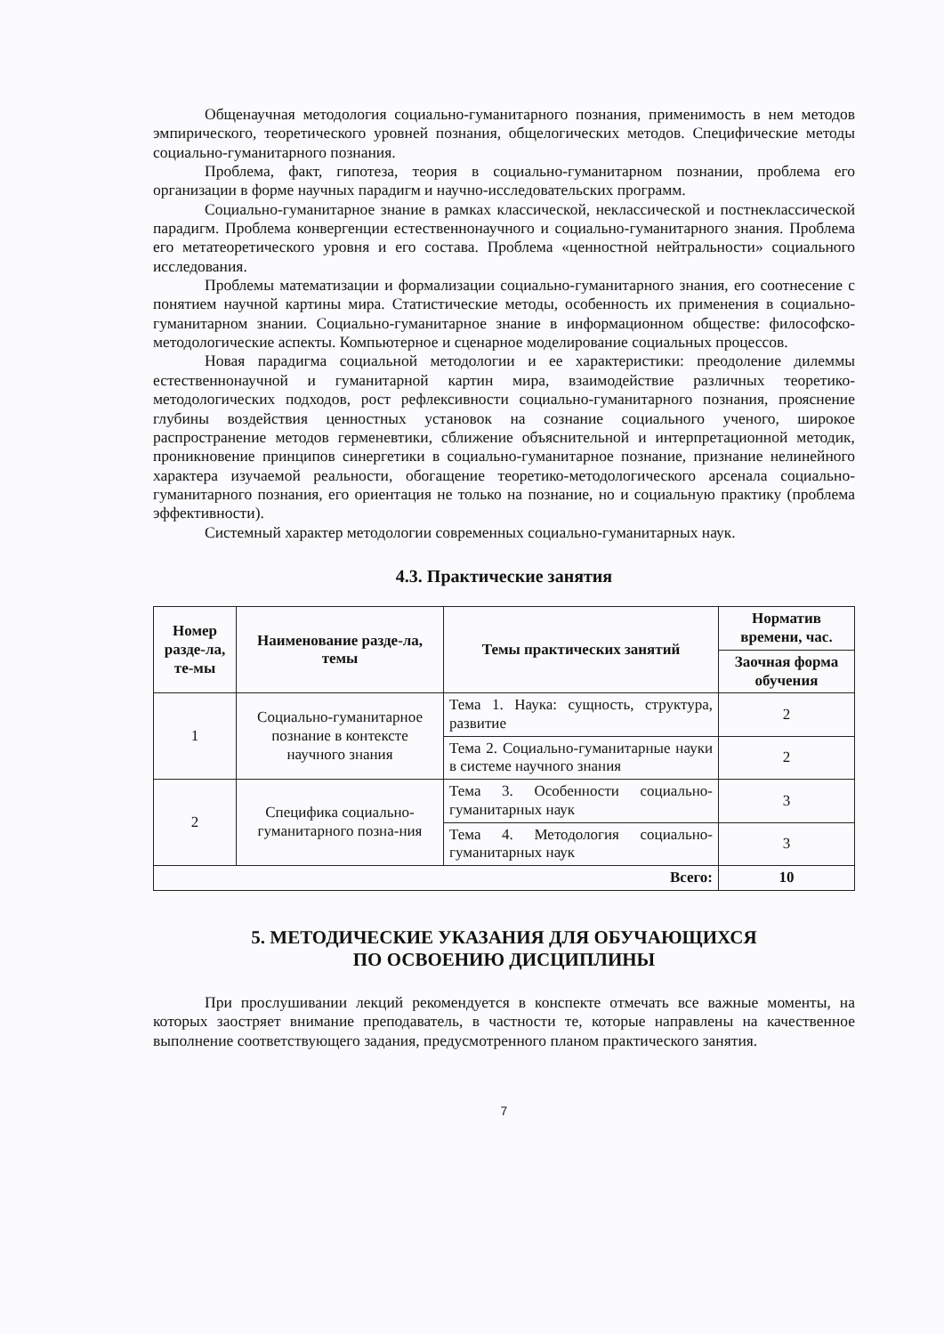Общенаучная методология социально-гуманитарного познания, применимость в нем методов эмпирического, теоретического уровней познания, общелогических методов. Специфические методы социально-гуманитарного познания.
Проблема, факт, гипотеза, теория в социально-гуманитарном познании, проблема его организации в форме научных парадигм и научно-исследовательских программ.
Социально-гуманитарное знание в рамках классической, неклассической и постнеклассической парадигм. Проблема конвергенции естественнонаучного и социально-гуманитарного знания. Проблема его метатеоретического уровня и его состава. Проблема «ценностной нейтральности» социального исследования.
Проблемы математизации и формализации социально-гуманитарного знания, его соотнесение с понятием научной картины мира. Статистические методы, особенность их применения в социально-гуманитарном знании. Социально-гуманитарное знание в информационном обществе: философско-методологические аспекты. Компьютерное и сценарное моделирование социальных процессов.
Новая парадигма социальной методологии и ее характеристики: преодоление дилеммы естественнонаучной и гуманитарной картин мира, взаимодействие различных теоретико-методологических подходов, рост рефлексивности социально-гуманитарного познания, прояснение глубины воздействия ценностных установок на сознание социального ученого, широкое распространение методов герменевтики, сближение объяснительной и интерпретационной методик, проникновение принципов синергетики в социально-гуманитарное познание, признание нелинейного характера изучаемой реальности, обогащение теоретико-методологического арсенала социально-гуманитарного познания, его ориентация не только на познание, но и социальную практику (проблема эффективности).
Системный характер методологии современных социально-гуманитарных наук.
4.3. Практические занятия
| Номер разде-ла, те-мы | Наименование разде-ла, темы | Темы практических занятий | Норматив времени, час. |
| --- | --- | --- | --- |
| | | | Заочная форма обучения |
| 1 | Социально-гуманитарное познание в контексте научного знания | Тема 1. Наука: сущность, структура, развитие | 2 |
| | | Тема 2. Социально-гуманитарные науки в системе научного знания | 2 |
| 2 | Специфика социально-гуманитарного позна-ния | Тема 3. Особенности социально-гуманитарных наук | 3 |
| | | Тема 4. Методология социально-гуманитарных наук | 3 |
| Всего: | | | 10 |
5. МЕТОДИЧЕСКИЕ УКАЗАНИЯ ДЛЯ ОБУЧАЮЩИХСЯ
ПО ОСВОЕНИЮ ДИСЦИПЛИНЫ
При прослушивании лекций рекомендуется в конспекте отмечать все важные моменты, на которых заостряет внимание преподаватель, в частности те, которые направлены на качественное выполнение соответствующего задания, предусмотренного планом практического занятия.
7